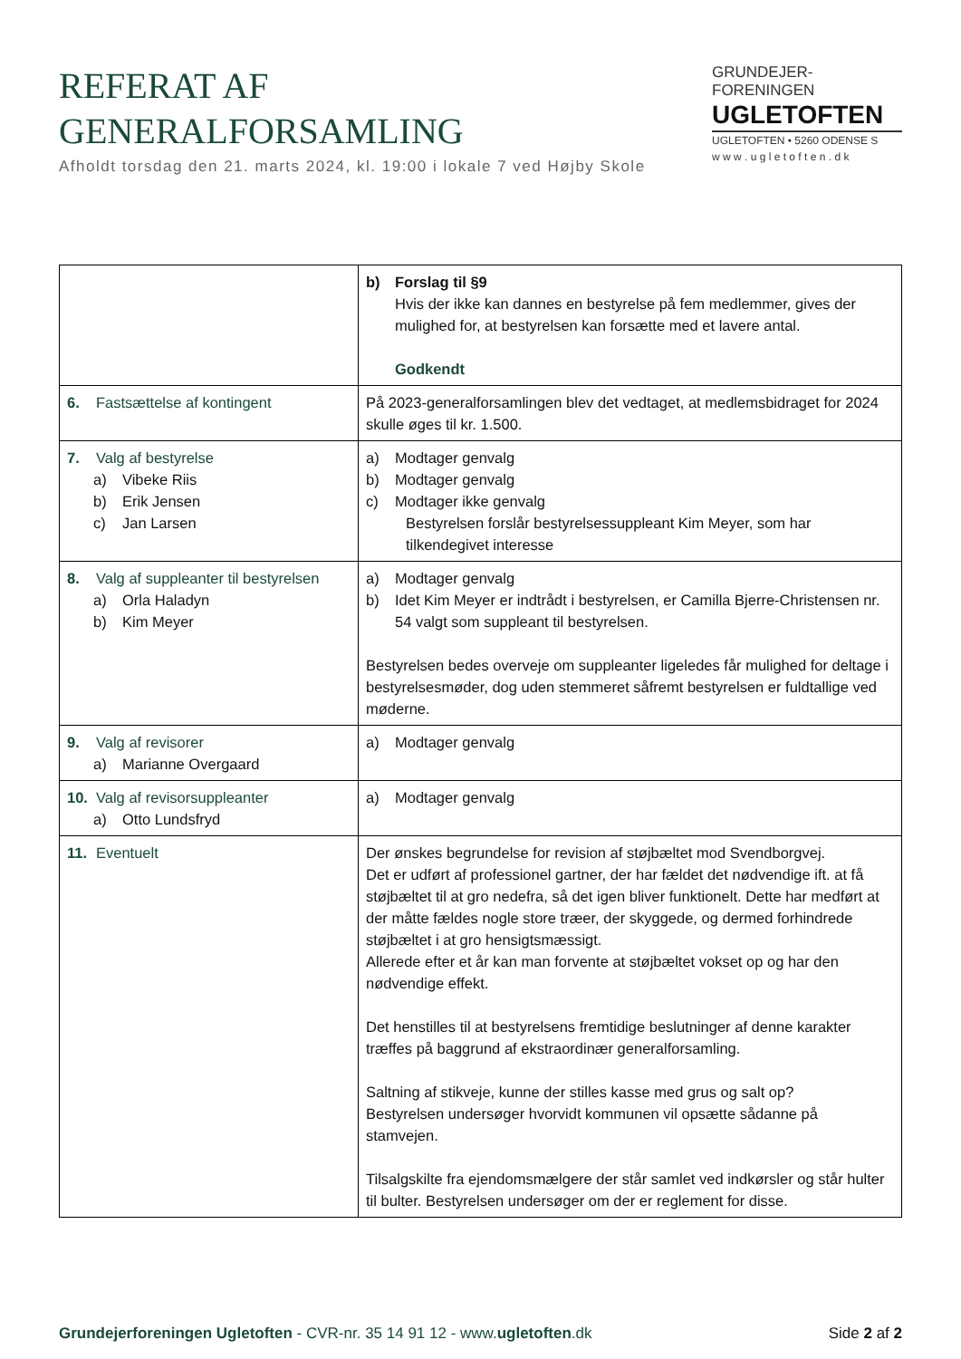REFERAT AF
GENERALFORSAMLING
Afholdt torsdag den 21. marts 2024, kl. 19:00 i lokale 7 ved Højby Skole
GRUNDEJER-
FORENINGEN
UGLETOFTEN
UGLETOFTEN • 5260 ODENSE S
w w w . u g l e t o f t e n . d k
| | b) Forslag til §9 Hvis der ikke kan dannes en bestyrelse på fem medlemmer, gives der mulighed for, at bestyrelsen kan forsætte med et lavere antal. Godkendt |
| 6. Fastsættelse af kontingent | På 2023-generalforsamlingen blev det vedtaget, at medlemsbidraget for 2024 skulle øges til kr. 1.500. |
| 7. Valg af bestyrelse a) Vibeke Riis b) Erik Jensen c) Jan Larsen | a) Modtager genvalg b) Modtager genvalg c) Modtager ikke genvalg Bestyrelsen forslår bestyrelsessuppleant Kim Meyer, som har tilkendegivet interesse |
| 8. Valg af suppleanter til bestyrelsen a) Orla Haladyn b) Kim Meyer | a) Modtager genvalg b) Idet Kim Meyer er indtrådt i bestyrelsen, er Camilla Bjerre-Christensen nr. 54 valgt som suppleant til bestyrelsen. Bestyrelsen bedes overveje om suppleanter ligeledes får mulighed for deltage i bestyrelsesmøder, dog uden stemmeret såfremt bestyrelsen er fuldtallige ved møderne. |
| 9. Valg af revisorer a) Marianne Overgaard | a) Modtager genvalg |
| 10. Valg af revisorsuppleanter a) Otto Lundsfryd | a) Modtager genvalg |
| 11. Eventuelt | Der ønskes begrundelse for revision af støjbæltet mod Svendborgvej. Det er udført af professionel gartner, der har fældet det nødvendige ift. at få støjbæltet til at gro nedefra, så det igen bliver funktionelt. Dette har medført at der måtte fældes nogle store træer, der skyggede, og dermed forhindrede støjbæltet i at gro hensigtsmæssigt. Allerede efter et år kan man forvente at støjbæltet vokset op og har den nødvendige effekt. Det henstilles til at bestyrelsens fremtidige beslutninger af denne karakter træffes på baggrund af ekstraordinær generalforsamling. Saltning af stikveje, kunne der stilles kasse med grus og salt op? Bestyrelsen undersøger hvorvidt kommunen vil opsætte sådanne på stamvejen. Tilsalgskilte fra ejendomsmælgere der står samlet ved indkørsler og står hulter til bulter. Bestyrelsen undersøger om der er reglement for disse. |
Grundejerforeningen Ugletoften - CVR-nr. 35 14 91 12 - www.ugletoften.dk
Side 2 af 2